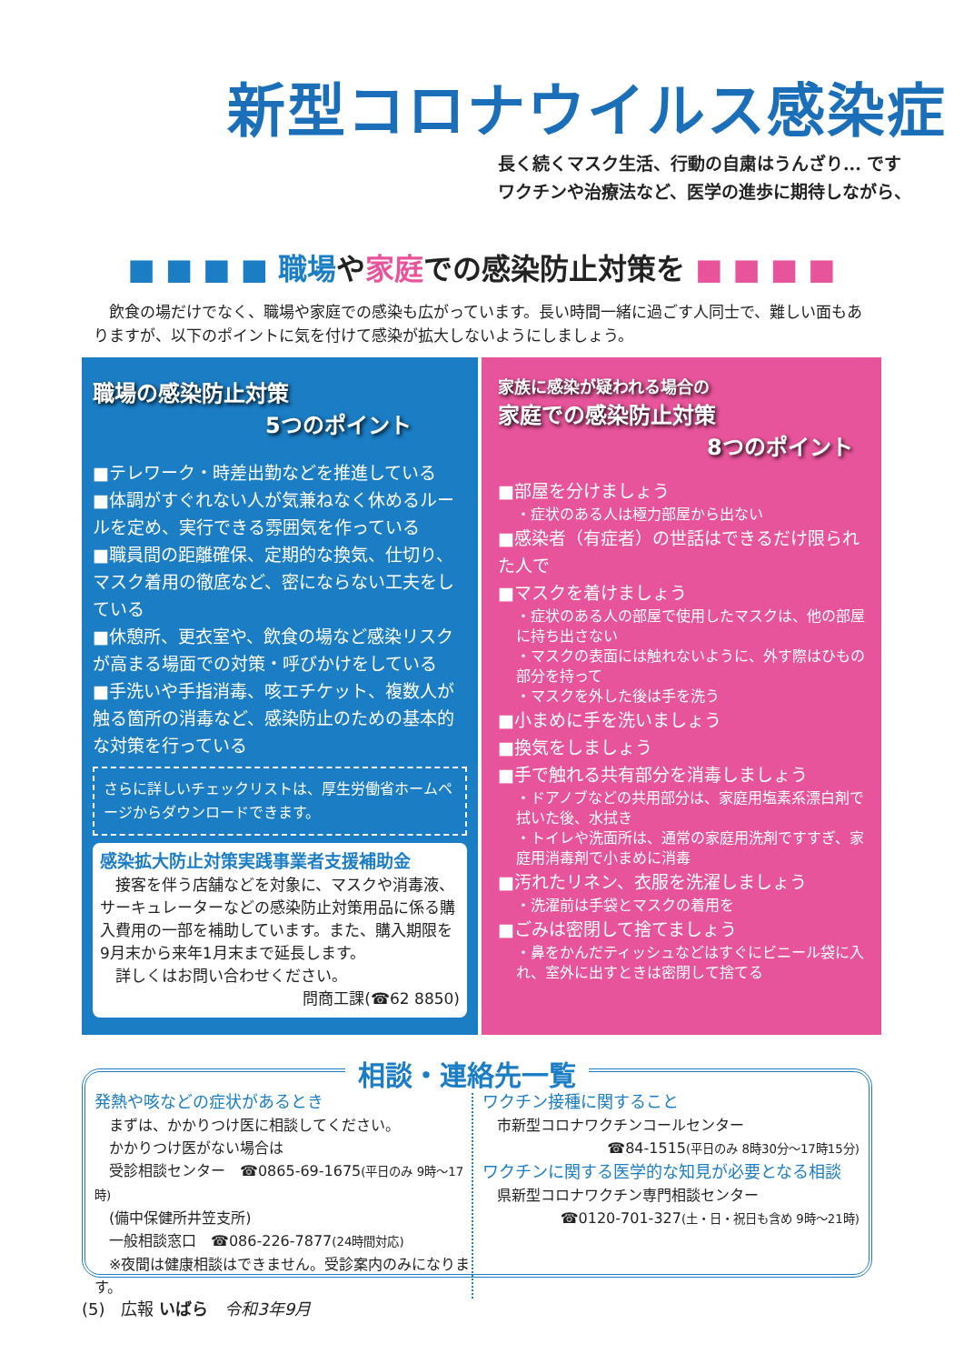新型コロナウイルス感染症
長く続くマスク生活、行動の自粛はうんざり... です
ワクチンや治療法など、医学の進歩に期待しながら、
■ ■ ■ ■ 職場や家庭での感染防止対策を ■ ■ ■ ■
　飲食の場だけでなく、職場や家庭での感染も広がっています。長い時間一緒に過ごす人同士で、難しい面もありますが、以下のポイントに気を付けて感染が拡大しないようにしましょう。
職場の感染防止対策
5つのポイント
■テレワーク・時差出勤などを推進している
■体調がすぐれない人が気兼ねなく休めるルールを定め、実行できる雰囲気を作っている
■職員間の距離確保、定期的な換気、仕切り、マスク着用の徹底など、密にならない工夫をしている
■休憩所、更衣室や、飲食の場など感染リスクが高まる場面での対策・呼びかけをしている
■手洗いや手指消毒、咳エチケット、複数人が触る箇所の消毒など、感染防止のための基本的な対策を行っている
さらに詳しいチェックリストは、厚生労働省ホームページからダウンロードできます。
感染拡大防止対策実践事業者支援補助金
　接客を伴う店舗などを対象に、マスクや消毒液、サーキュレーターなどの感染防止対策用品に係る購入費用の一部を補助しています。また、購入期限を9月末から来年1月末まで延長します。
　詳しくはお問い合わせください。
問商工課(☎62 8850)
家族に感染が疑われる場合の
家庭での感染防止対策
8つのポイント
■部屋を分けましょう
・症状のある人は極力部屋から出ない
■感染者（有症者）の世話はできるだけ限られた人で
■マスクを着けましょう
・症状のある人の部屋で使用したマスクは、他の部屋に持ち出さない
・マスクの表面には触れないように、外す際はひもの部分を持って
・マスクを外した後は手を洗う
■小まめに手を洗いましょう
■換気をしましょう
■手で触れる共有部分を消毒しましょう
・ドアノブなどの共用部分は、家庭用塩素系漂白剤で拭いた後、水拭き
・トイレや洗面所は、通常の家庭用洗剤ですすぎ、家庭用消毒剤で小まめに消毒
■汚れたリネン、衣服を洗濯しましょう
・洗濯前は手袋とマスクの着用を
■ごみは密閉して捨てましょう
・鼻をかんだティッシュなどはすぐにビニール袋に入れ、室外に出すときは密閉して捨てる
発熱や咳などの症状があるとき
　まずは、かかりつけ医に相談してください。
　かかりつけ医がない場合は
　受診相談センター　☎0865-69-1675(平日のみ 9時～17時)
　(備中保健所井笠支所)
　一般相談窓口　☎086-226-7877(24時間対応)
　※夜間は健康相談はできません。受診案内のみになります。
ワクチン接種に関すること
　市新型コロナワクチンコールセンター
☎84-1515(平日のみ 8時30分～17時15分)
ワクチンに関する医学的な知見が必要となる相談
　県新型コロナワクチン専門相談センター
☎0120-701-327(土・日・祝日も含め 9時～21時)
相談・連絡先一覧
(5)　広報 いばら　令和3年9月